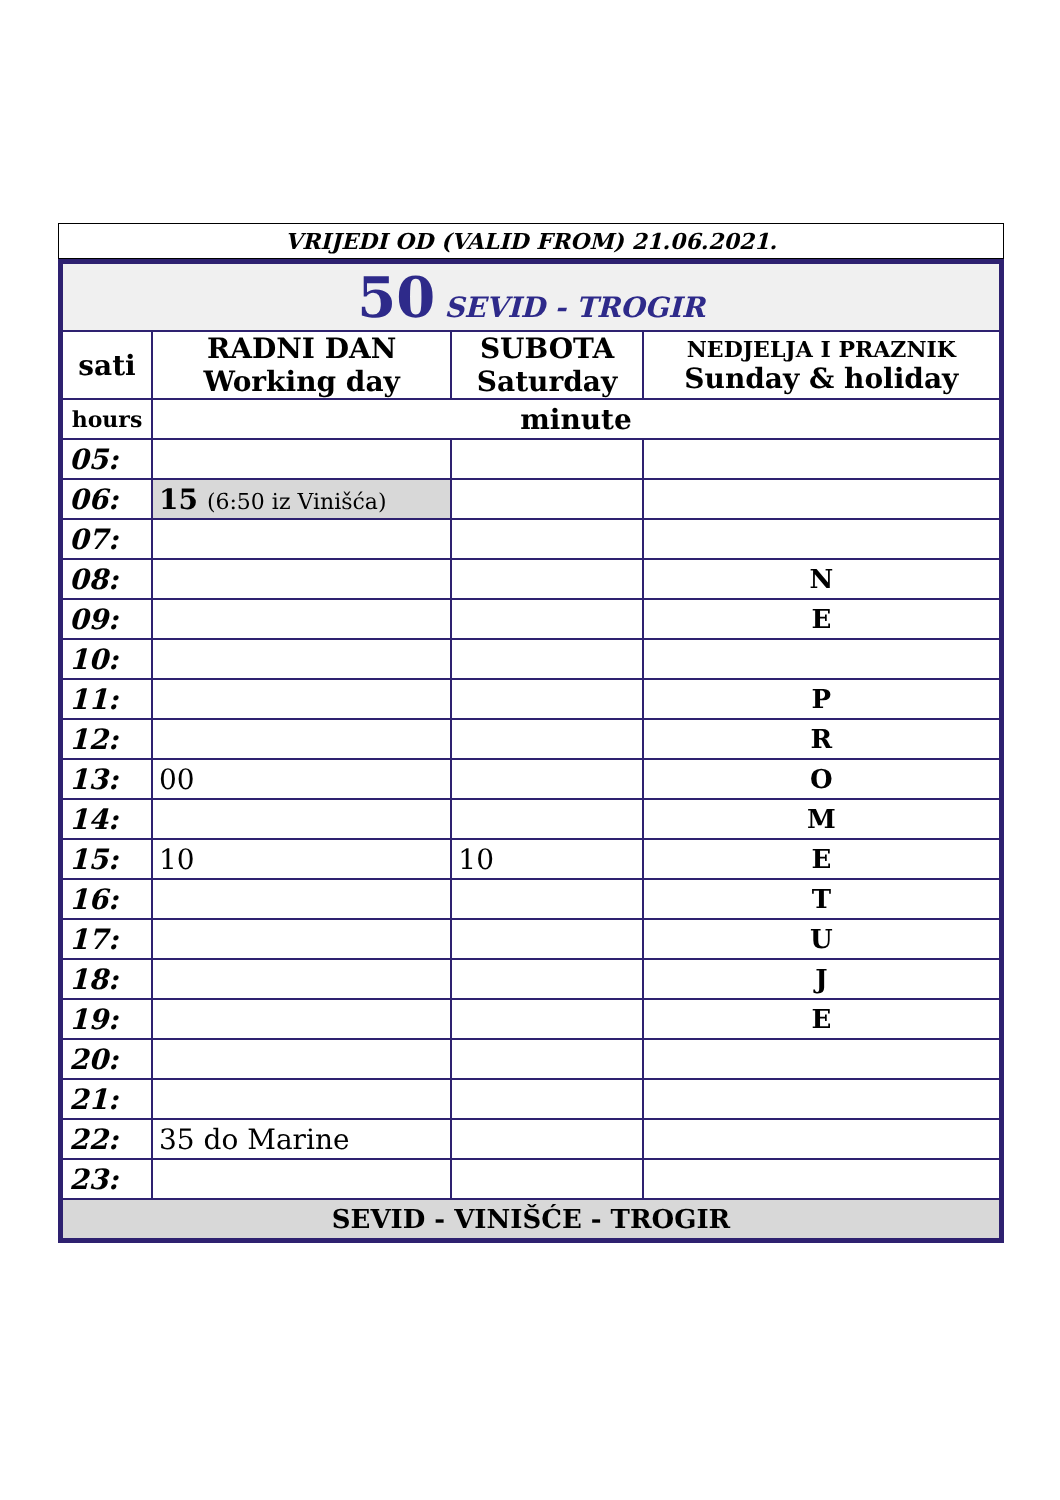VRIJEDI OD (VALID FROM) 21.06.2021.
| 50 SEVID - TROGIR | | | |
| sati | RADNI DAN Working day | SUBOTA Saturday | NEDJELJA I PRAZNIK Sunday & holiday |
| hours | minute | | |
| 05: | | | |
| 06: | 15 (6:50 iz Vinišća) | | |
| 07: | | | |
| 08: | | | N |
| 09: | | | E |
| 10: | | | |
| 11: | | | P |
| 12: | | | R |
| 13: | 00 | | O |
| 14: | | | M |
| 15: | 10 | 10 | E |
| 16: | | | T |
| 17: | | | U |
| 18: | | | J |
| 19: | | | E |
| 20: | | | |
| 21: | | | |
| 22: | 35 do Marine | | |
| 23: | | | |
| SEVID - VINIŠĆE - TROGIR | | | |